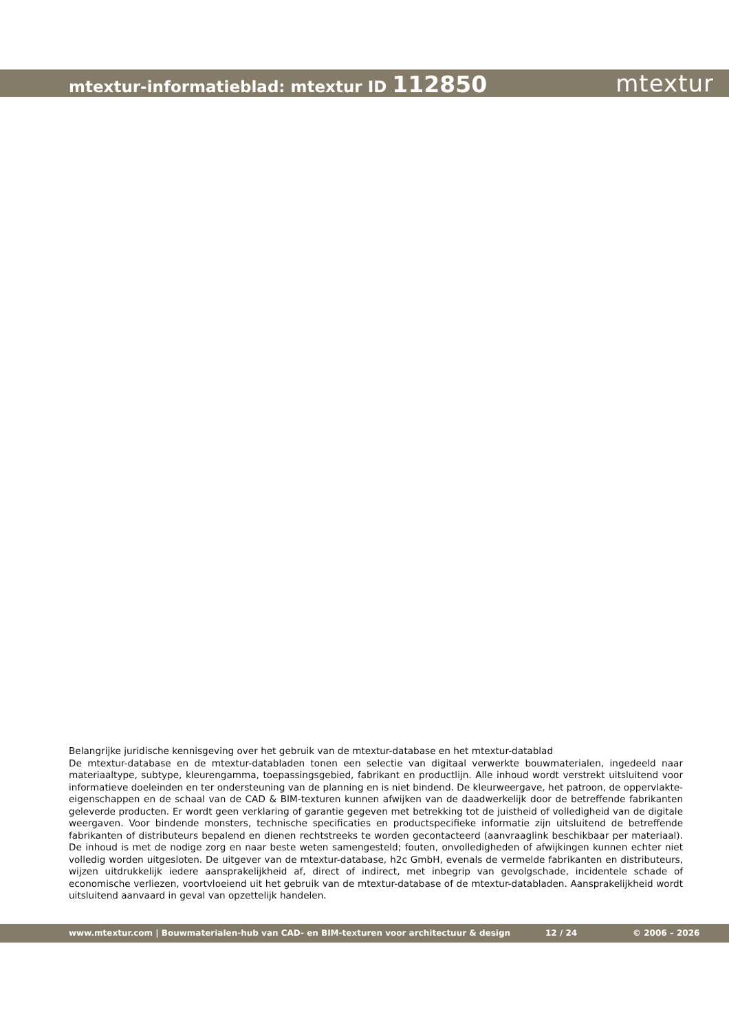mtextur-informatieblad: mtextur ID 112850
mtextur
Belangrijke juridische kennisgeving over het gebruik van de mtextur-database en het mtextur-datablad
De mtextur-database en de mtextur-databladen tonen een selectie van digitaal verwerkte bouwmaterialen, ingedeeld naar materiaaltype, subtype, kleurengamma, toepassingsgebied, fabrikant en productlijn. Alle inhoud wordt verstrekt uitsluitend voor informatieve doeleinden en ter ondersteuning van de planning en is niet bindend. De kleurweergave, het patroon, de oppervlakte-eigenschappen en de schaal van de CAD & BIM-texturen kunnen afwijken van de daadwerkelijk door de betreffende fabrikanten geleverde producten. Er wordt geen verklaring of garantie gegeven met betrekking tot de juistheid of volledigheid van de digitale weergaven. Voor bindende monsters, technische specificaties en productspecifieke informatie zijn uitsluitend de betreffende fabrikanten of distributeurs bepalend en dienen rechtstreeks te worden gecontacteerd (aanvraaglink beschikbaar per materiaal). De inhoud is met de nodige zorg en naar beste weten samengesteld; fouten, onvolledigheden of afwijkingen kunnen echter niet volledig worden uitgesloten. De uitgever van de mtextur-database, h2c GmbH, evenals de vermelde fabrikanten en distributeurs, wijzen uitdrukkelijk iedere aansprakelijkheid af, direct of indirect, met inbegrip van gevolgschade, incidentele schade of economische verliezen, voortvloeiend uit het gebruik van de mtextur-database of de mtextur-databladen. Aansprakelijkheid wordt uitsluitend aanvaard in geval van opzettelijk handelen.
www.mtextur.com | Bouwmaterialen-hub van CAD- en BIM-texturen voor architectuur & design 12 / 24 © 2006 – 2026